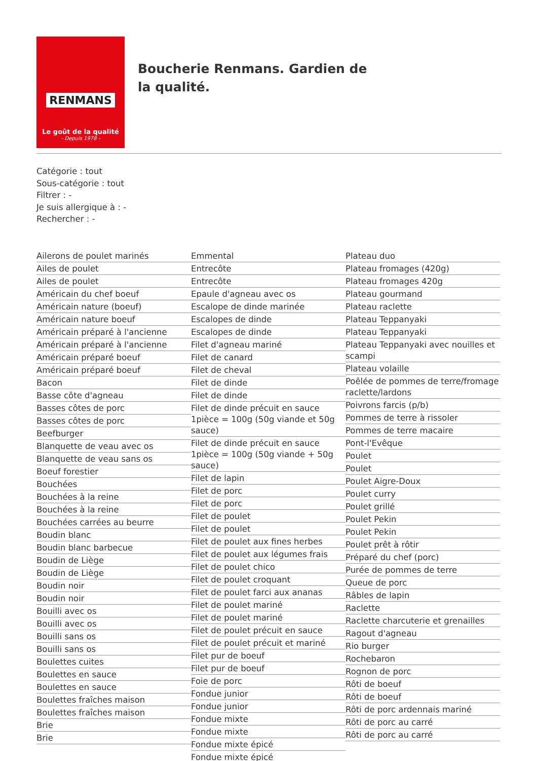RENMANS
Le goût de la qualité
- Depuis 1978 -
Boucherie Renmans. Gardien de la qualité.
Catégorie : tout
Sous-catégorie : tout
Filtrer : -
Je suis allergique à : -
Rechercher : -
Ailerons de poulet marinés
Ailes de poulet
Ailes de poulet
Américain du chef boeuf
Américain nature (boeuf)
Américain nature boeuf
Américain préparé à l'ancienne
Américain préparé à l'ancienne
Américain préparé boeuf
Américain préparé boeuf
Bacon
Basse côte d'agneau
Basses côtes de porc
Basses côtes de porc
Beefburger
Blanquette de veau avec os
Blanquette de veau sans os
Boeuf forestier
Bouchées
Bouchées à la reine
Bouchées à la reine
Bouchées carrées au beurre
Boudin blanc
Boudin blanc barbecue
Boudin de Liège
Boudin de Liège
Boudin noir
Boudin noir
Bouilli avec os
Bouilli avec os
Bouilli sans os
Bouilli sans os
Boulettes cuites
Boulettes en sauce
Boulettes en sauce
Boulettes fraîches maison
Boulettes fraîches maison
Brie
Brie
Emmental
Entrecôte
Entrecôte
Epaule d'agneau avec os
Escalope de dinde marinée
Escalopes de dinde
Escalopes de dinde
Filet d'agneau mariné
Filet de canard
Filet de cheval
Filet de dinde
Filet de dinde
Filet de dinde précuit en sauce 1pièce = 100g (50g viande et 50g sauce)
Filet de dinde précuit en sauce 1pièce = 100g (50g viande + 50g sauce)
Filet de lapin
Filet de porc
Filet de porc
Filet de poulet
Filet de poulet
Filet de poulet aux fines herbes
Filet de poulet aux légumes frais
Filet de poulet chico
Filet de poulet croquant
Filet de poulet farci aux ananas
Filet de poulet mariné
Filet de poulet mariné
Filet de poulet précuit en sauce
Filet de poulet précuit et mariné
Filet pur de boeuf
Filet pur de boeuf
Foie de porc
Fondue junior
Fondue junior
Fondue mixte
Fondue mixte
Fondue mixte épicé
Fondue mixte épicé
Plateau duo
Plateau fromages (420g)
Plateau fromages 420g
Plateau gourmand
Plateau raclette
Plateau Teppanyaki
Plateau Teppanyaki
Plateau Teppanyaki avec nouilles et scampi
Plateau volaille
Poêlée de pommes de terre/fromage raclette/lardons
Poivrons farcis (p/b)
Pommes de terre à rissoler
Pommes de terre macaire
Pont-l'Evêque
Poulet
Poulet
Poulet Aigre-Doux
Poulet curry
Poulet grillé
Poulet Pekin
Poulet Pekin
Poulet prêt à rôtir
Préparé du chef (porc)
Purée de pommes de terre
Queue de porc
Râbles de lapin
Raclette
Raclette charcuterie et grenailles
Ragout d'agneau
Rio burger
Rochebaron
Rognon de porc
Rôti de boeuf
Rôti de boeuf
Rôti de porc ardennais mariné
Rôti de porc au carré
Rôti de porc au carré